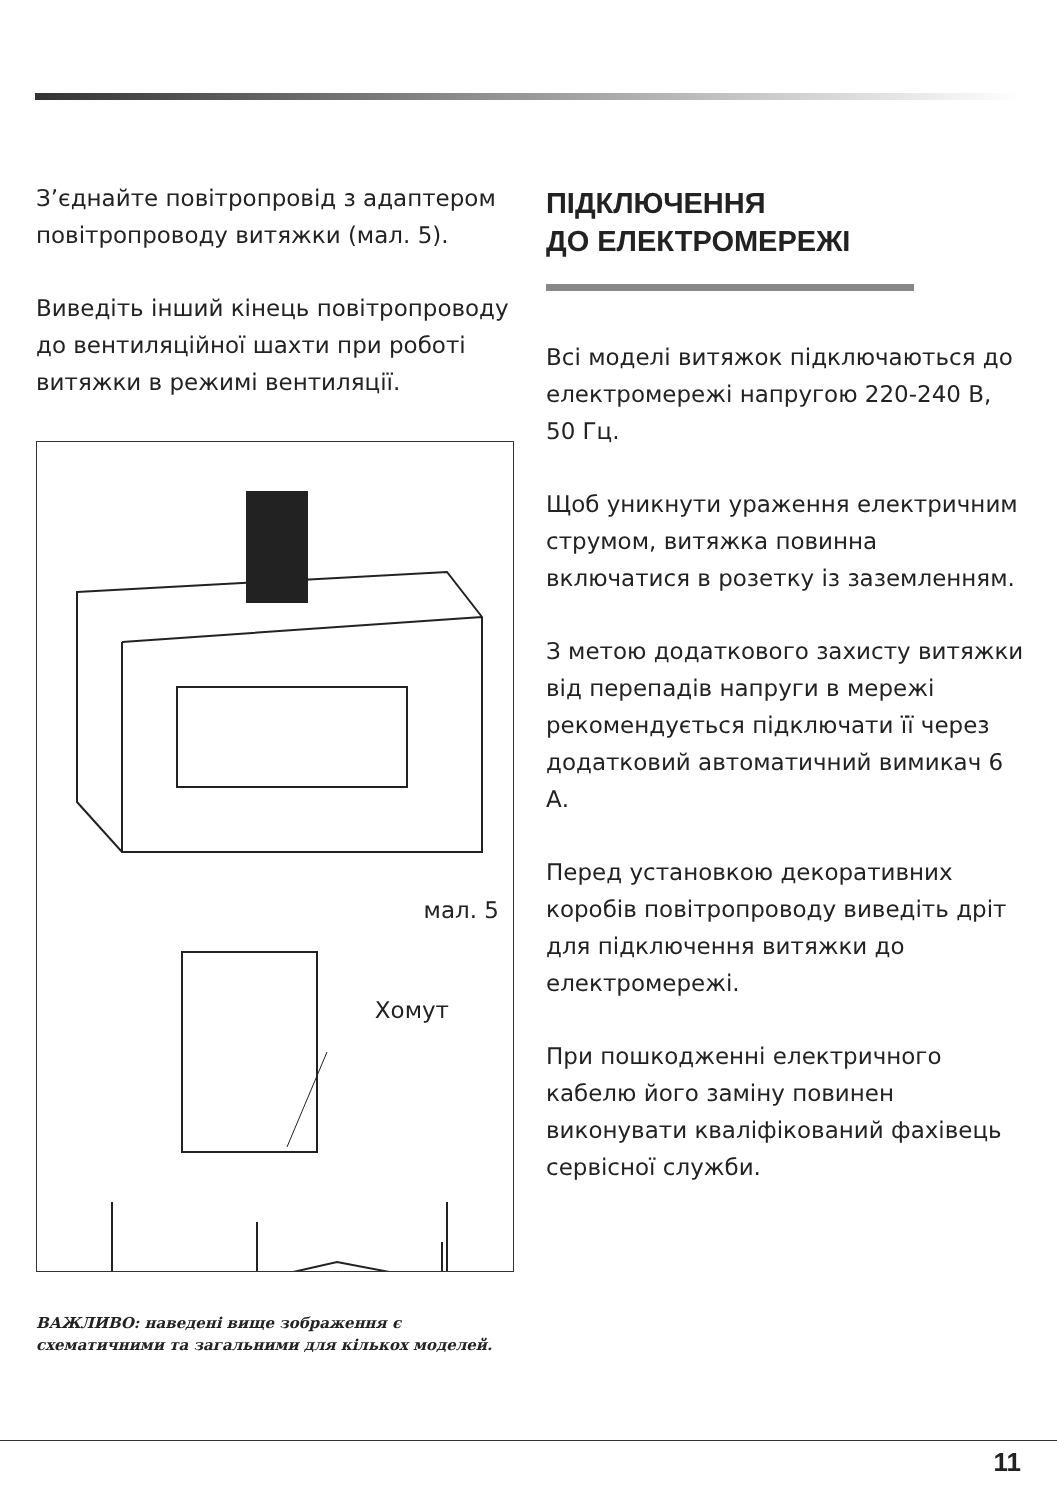З’єднайте повітропровід з адаптером повітропроводу витяжки (мал. 5).
Виведіть інший кінець повітропроводу до вентиляційної шахти при роботі витяжки в режимі вентиляції.
мал. 5
Хомут
ВАЖЛИВО: наведені вище зображення є схематичними та загальними для кількох моделей.
ПІДКЛЮЧЕННЯ
ДО ЕЛЕКТРОМЕРЕЖІ
Всі моделі витяжок підключаються до електромережі напругою 220-240 В, 50 Гц.
Щоб уникнути ураження електричним струмом, витяжка повинна включатися в розетку із заземленням.
З метою додаткового захисту витяжки від перепадів напруги в мережі рекомендується підключати її через додатковий автоматичний вимикач 6 А.
Перед установкою декоративних коробів повітропроводу виведіть дріт для підключення витяжки до електромережі.
При пошкодженні електричного кабелю його заміну повинен виконувати кваліфікований фахівець сервісної служби.
11